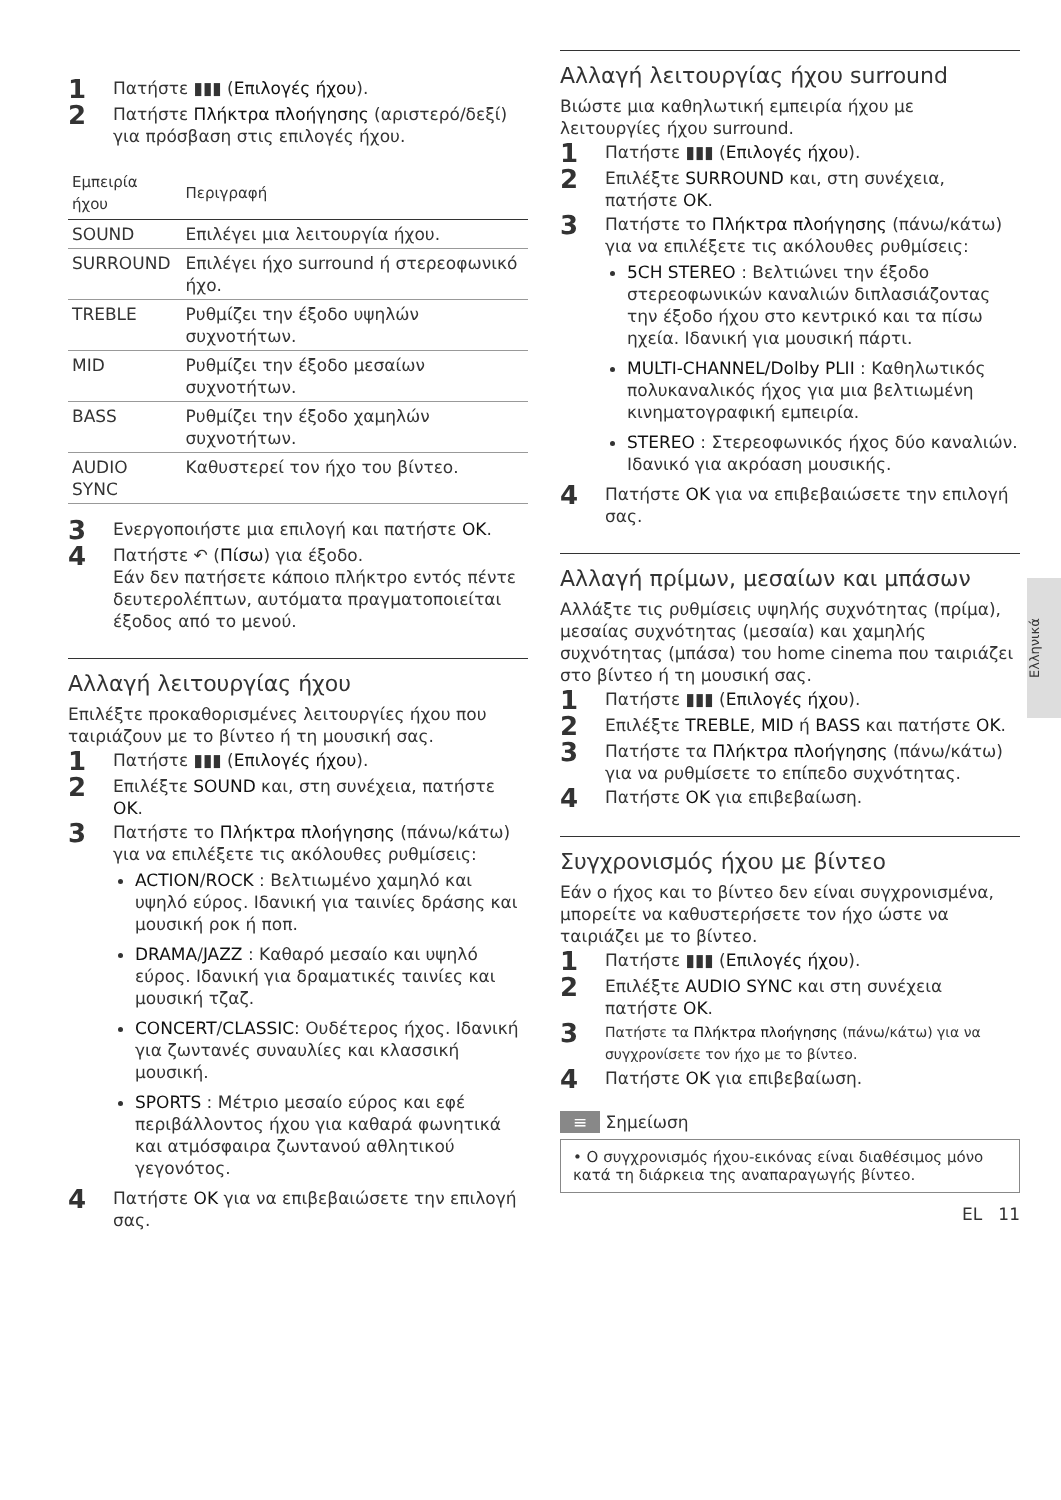1 Πατήστε ▮▮▮ (Επιλογές ήχου).
2 Πατήστε Πλήκτρα πλοήγησης (αριστερό/δεξί) για πρόσβαση στις επιλογές ήχου.
| Εμπειρία ήχου | Περιγραφή |
| --- | --- |
| SOUND | Επιλέγει μια λειτουργία ήχου. |
| SURROUND | Επιλέγει ήχο surround ή στερεοφωνικό ήχο. |
| TREBLE | Ρυθμίζει την έξοδο υψηλών συχνοτήτων. |
| MID | Ρυθμίζει την έξοδο μεσαίων συχνοτήτων. |
| BASS | Ρυθμίζει την έξοδο χαμηλών συχνοτήτων. |
| AUDIO SYNC | Καθυστερεί τον ήχο του βίντεο. |
3 Ενεργοποιήστε μια επιλογή και πατήστε OK.
4 Πατήστε ↶ (Πίσω) για έξοδο.
Εάν δεν πατήσετε κάποιο πλήκτρο εντός πέντε δευτερολέπτων, αυτόματα πραγματοποιείται έξοδος από το μενού.
Αλλαγή λειτουργίας ήχου
Επιλέξτε προκαθορισμένες λειτουργίες ήχου που ταιριάζουν με το βίντεο ή τη μουσική σας.
1 Πατήστε ▮▮▮ (Επιλογές ήχου).
2 Επιλέξτε SOUND και, στη συνέχεια, πατήστε OK.
3 Πατήστε το Πλήκτρα πλοήγησης (πάνω/κάτω) για να επιλέξετε τις ακόλουθες ρυθμίσεις:
ACTION/ROCK : Βελτιωμένο χαμηλό και υψηλό εύρος. Ιδανική για ταινίες δράσης και μουσική ροκ ή ποπ.
DRAMA/JAZZ : Καθαρό μεσαίο και υψηλό εύρος. Ιδανική για δραματικές ταινίες και μουσική τζαζ.
CONCERT/CLASSIC: Ουδέτερος ήχος. Ιδανική για ζωντανές συναυλίες και κλασσική μουσική.
SPORTS : Μέτριο μεσαίο εύρος και εφέ περιβάλλοντος ήχου για καθαρά φωνητικά και ατμόσφαιρα ζωντανού αθλητικού γεγονότος.
4 Πατήστε OK για να επιβεβαιώσετε την επιλογή σας.
Αλλαγή λειτουργίας ήχου surround
Βιώστε μια καθηλωτική εμπειρία ήχου με λειτουργίες ήχου surround.
1 Πατήστε ▮▮▮ (Επιλογές ήχου).
2 Επιλέξτε SURROUND και, στη συνέχεια, πατήστε OK.
3 Πατήστε το Πλήκτρα πλοήγησης (πάνω/κάτω) για να επιλέξετε τις ακόλουθες ρυθμίσεις:
5CH STEREO : Βελτιώνει την έξοδο στερεοφωνικών καναλιών διπλασιάζοντας την έξοδο ήχου στο κεντρικό και τα πίσω ηχεία. Ιδανική για μουσική πάρτι.
MULTI-CHANNEL/Dolby PLII : Καθηλωτικός πολυκαναλικός ήχος για μια βελτιωμένη κινηματογραφική εμπειρία.
STEREO : Στερεοφωνικός ήχος δύο καναλιών. Ιδανικό για ακρόαση μουσικής.
4 Πατήστε OK για να επιβεβαιώσετε την επιλογή σας.
Αλλαγή πρίμων, μεσαίων και μπάσων
Αλλάξτε τις ρυθμίσεις υψηλής συχνότητας (πρίμα), μεσαίας συχνότητας (μεσαία) και χαμηλής συχνότητας (μπάσα) του home cinema που ταιριάζει στο βίντεο ή τη μουσική σας.
1 Πατήστε ▮▮▮ (Επιλογές ήχου).
2 Επιλέξτε TREBLE, MID ή BASS και πατήστε OK.
3 Πατήστε τα Πλήκτρα πλοήγησης (πάνω/κάτω) για να ρυθμίσετε το επίπεδο συχνότητας.
4 Πατήστε OK για επιβεβαίωση.
Συγχρονισμός ήχου με βίντεο
Εάν ο ήχος και το βίντεο δεν είναι συγχρονισμένα, μπορείτε να καθυστερήσετε τον ήχο ώστε να ταιριάζει με το βίντεο.
1 Πατήστε ▮▮▮ (Επιλογές ήχου).
2 Επιλέξτε AUDIO SYNC και στη συνέχεια πατήστε OK.
3 Πατήστε τα Πλήκτρα πλοήγησης (πάνω/κάτω) για να συγχρονίσετε τον ήχο με το βίντεο.
4 Πατήστε OK για επιβεβαίωση.
≡ Σημείωση
• Ο συγχρονισμός ήχου-εικόνας είναι διαθέσιμος μόνο κατά τη διάρκεια της αναπαραγωγής βίντεο.
EL 11
Ελληνικά